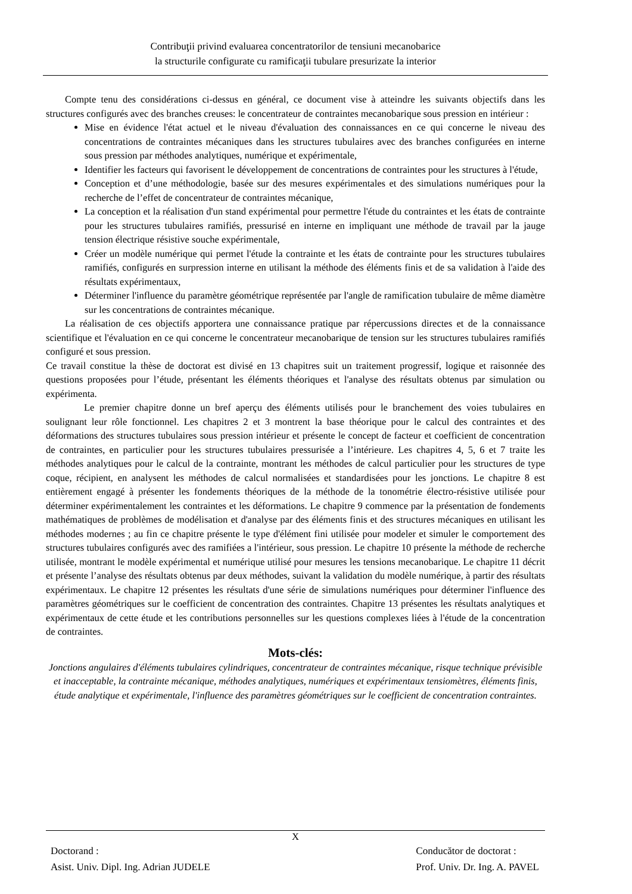Contribuţii privind evaluarea concentratorilor de tensiuni mecanobarice
la structurile configurate cu ramificaţii tubulare presurizate la interior
Compte tenu des considérations ci-dessus en général, ce document vise à atteindre les suivants objectifs dans les structures configurés avec des branches creuses: le concentrateur de contraintes mecanobarique sous pression en intérieur :
Mise en évidence l'état actuel et le niveau d'évaluation des connaissances en ce qui concerne le niveau des concentrations de contraintes mécaniques dans les structures tubulaires avec des branches configurées en interne sous pression par méthodes analytiques, numérique et expérimentale,
Identifier les facteurs qui favorisent le développement de concentrations de contraintes pour les structures à l'étude,
Conception et d’une méthodologie, basée sur des mesures expérimentales et des simulations numériques pour la recherche de l’effet de concentrateur de contraintes mécanique,
La conception et la réalisation d'un stand expérimental pour permettre l'étude du contraintes et les états de contrainte pour les structures tubulaires ramifiés, pressurisé en interne en impliquant une méthode de travail par la jauge tension électrique résistive souche expérimentale,
Créer un modèle numérique qui permet l'étude la contrainte et les états de contrainte pour les structures tubulaires ramifiés, configurés en surpression interne en utilisant la méthode des éléments finis et de sa validation à l'aide des résultats expérimentaux,
Déterminer l'influence du paramètre géométrique représentée par l'angle de ramification tubulaire de même diamètre sur les concentrations de contraintes mécanique.
La réalisation de ces objectifs apportera une connaissance pratique par répercussions directes et de la connaissance scientifique et l'évaluation en ce qui concerne le concentrateur mecanobarique de tension sur les structures tubulaires ramifiés configuré et sous pression.
Ce travail constitue la thèse de doctorat est divisé en 13 chapitres suit un traitement progressif, logique et raisonnée des questions proposées pour l’étude, présentant les éléments théoriques et l'analyse des résultats obtenus par simulation ou expérimenta.
Le premier chapitre donne un bref aperçu des éléments utilisés pour le branchement des voies tubulaires en soulignant leur rôle fonctionnel. Les chapitres 2 et 3 montrent la base théorique pour le calcul des contraintes et des déformations des structures tubulaires sous pression intérieur et présente le concept de facteur et coefficient de concentration de contraintes, en particulier pour les structures tubulaires pressurisée a l’intérieure. Les chapitres 4, 5, 6 et 7 traite les méthodes analytiques pour le calcul de la contrainte, montrant les méthodes de calcul particulier pour les structures de type coque, récipient, en analysent les méthodes de calcul normalisées et standardisées pour les jonctions. Le chapitre 8 est entièrement engagé à présenter les fondements théoriques de la méthode de la tonométrie électro-résistive utilisée pour déterminer expérimentalement les contraintes et les déformations. Le chapitre 9 commence par la présentation de fondements mathématiques de problèmes de modélisation et d'analyse par des éléments finis et des structures mécaniques en utilisant les méthodes modernes ; au fin ce chapitre présente le type d'élément fini utilisée pour modeler et simuler le comportement des structures tubulaires configurés avec des ramifiées a l'intérieur, sous pression. Le chapitre 10 présente la méthode de recherche utilisée, montrant le modèle expérimental et numérique utilisé pour mesures les tensions mecanobarique. Le chapitre 11 décrit et présente l’analyse des résultats obtenus par deux méthodes, suivant la validation du modèle numérique, à partir des résultats expérimentaux. Le chapitre 12 présentes les résultats d'une série de simulations numériques pour déterminer l'influence des paramètres géométriques sur le coefficient de concentration des contraintes. Chapitre 13 présentes les résultats analytiques et expérimentaux de cette étude et les contributions personnelles sur les questions complexes liées à l'étude de la concentration de contraintes.
Mots-clés:
Jonctions angulaires d'éléments tubulaires cylindriques, concentrateur de contraintes mécanique, risque technique prévisible et inacceptable, la contrainte mécanique, méthodes analytiques, numériques et expérimentaux tensiomètres, éléments finis, étude analytique et expérimentale, l'influence des paramètres géométriques sur le coefficient de concentration contraintes.
X
Doctorand :
Asist. Univ. Dipl. Ing. Adrian JUDELE
Conducător de doctorat :
Prof. Univ. Dr. Ing. A. PAVEL